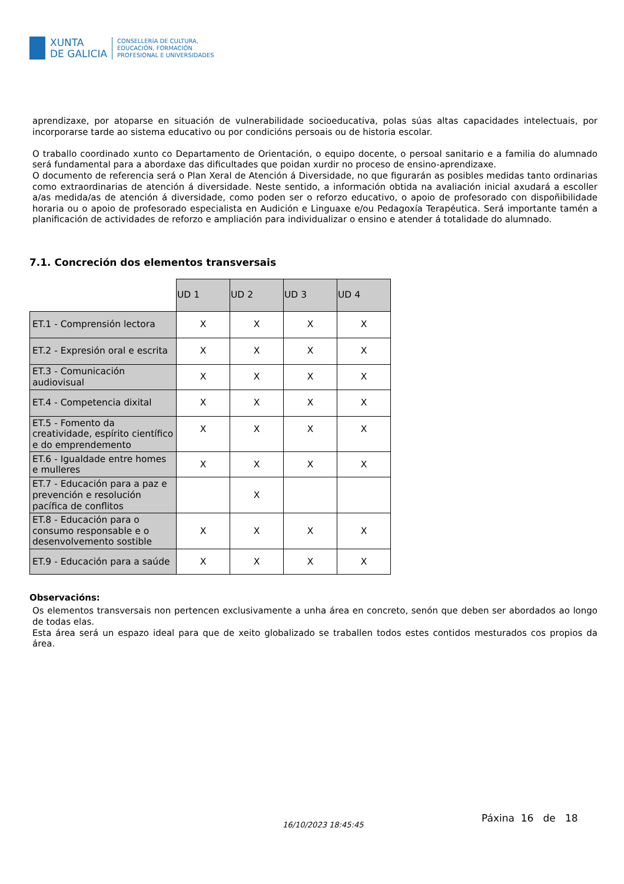XUNTA
DE GALICIA
CONSELLERÍA DE CULTURA,
EDUCACIÓN, FORMACIÓN
PROFESIONAL E UNIVERSIDADES
aprendizaxe, por atoparse en situación de vulnerabilidade socioeducativa, polas súas altas capacidades intelectuais, por incorporarse tarde ao sistema educativo ou por condicións persoais ou de historia escolar.
O traballo coordinado xunto co Departamento de Orientación, o equipo docente, o persoal sanitario e a familia do alumnado será fundamental para a abordaxe das dificultades que poidan xurdir no proceso de ensino-aprendizaxe.
O documento de referencia será o Plan Xeral de Atención á Diversidade, no que figurarán as posibles medidas tanto ordinarias como extraordinarias de atención á diversidade. Neste sentido, a información obtida na avaliación inicial axudará a escoller a/as medida/as de atención á diversidade, como poden ser o reforzo educativo, o apoio de profesorado con dispoñibilidade horaria ou o apoio de profesorado especialista en Audición e Linguaxe e/ou Pedagoxía Terapéutica. Será importante tamén a planificación de actividades de reforzo e ampliación para individualizar o ensino e atender á totalidade do alumnado.
7.1. Concreción dos elementos transversais
| | UD 1 | UD 2 | UD 3 | UD 4 |
| ET.1 - Comprensión lectora | X | X | X | X |
| ET.2 - Expresión oral e escrita | X | X | X | X |
| ET.3 - Comunicación audiovisual | X | X | X | X |
| ET.4 - Competencia dixital | X | X | X | X |
| ET.5 - Fomento da creatividade, espírito científico e do emprendemento | X | X | X | X |
| ET.6 - Igualdade entre homes e mulleres | X | X | X | X |
| ET.7 - Educación para a paz e prevención e resolución pacífica de conflitos | | X | | |
| ET.8 - Educación para o consumo responsable e o desenvolvemento sostible | X | X | X | X |
| ET.9 - Educación para a saúde | X | X | X | X |
Observacións:
Os elementos transversais non pertencen exclusivamente a unha área en concreto, senón que deben ser abordados ao longo de todas elas.
Esta área será un espazo ideal para que de xeito globalizado se traballen todos estes contidos mesturados cos propios da área.
16/10/2023 18:45:45
Páxina 16 de 18